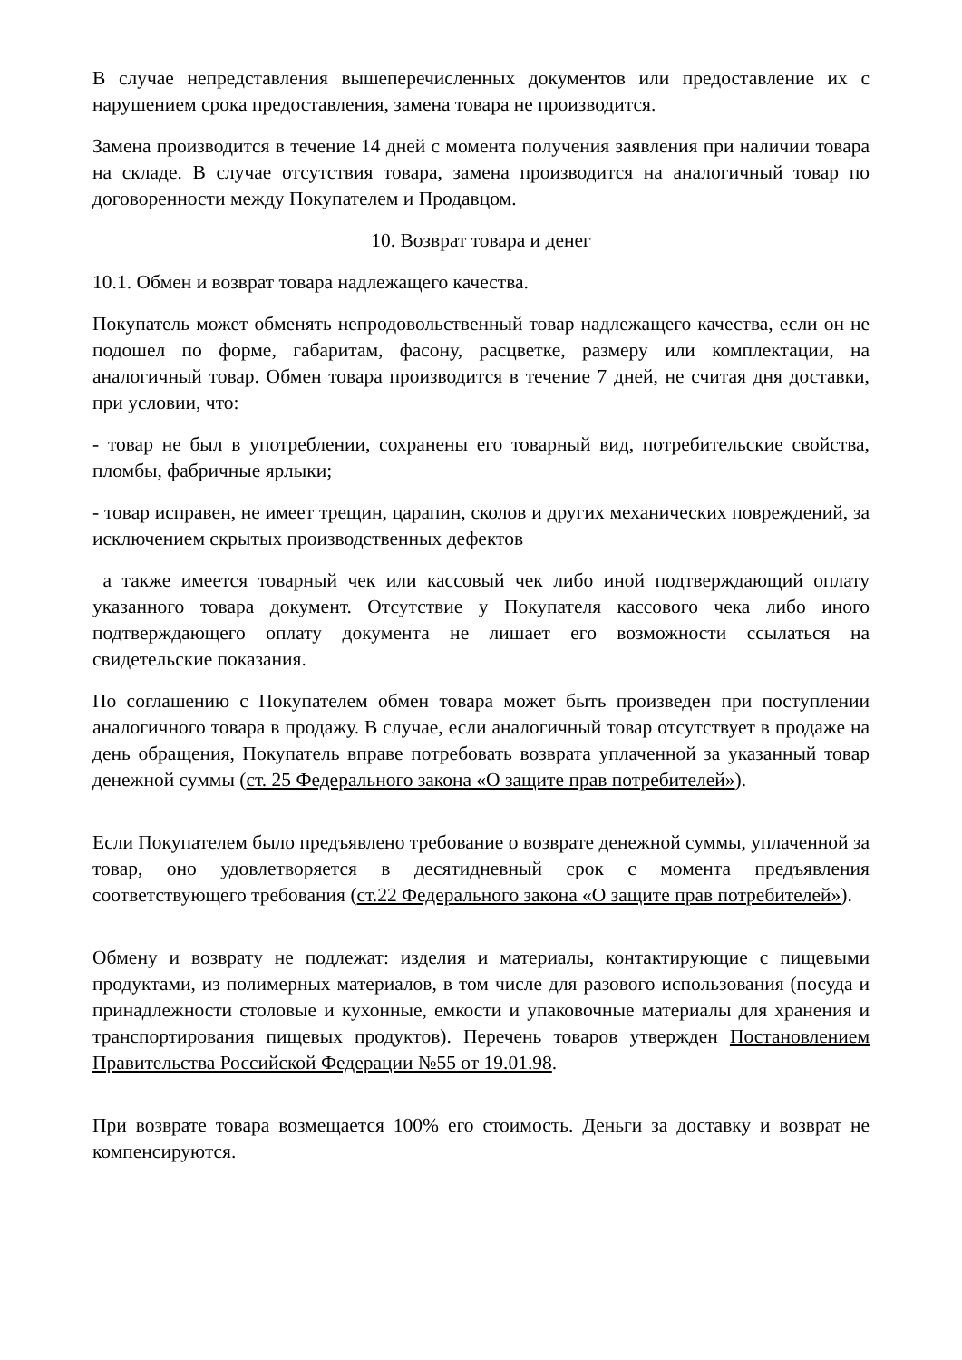В случае непредставления вышеперечисленных документов или предоставление их с нарушением срока предоставления, замена товара не производится.
Замена производится в течение 14 дней с момента получения заявления при наличии товара на складе. В случае отсутствия товара, замена производится на аналогичный товар по договоренности между Покупателем и Продавцом.
10. Возврат товара и денег
10.1. Обмен и возврат товара надлежащего качества.
Покупатель может обменять непродовольственный товар надлежащего качества, если он не подошел по форме, габаритам, фасону, расцветке, размеру или комплектации, на аналогичный товар. Обмен товара производится в течение 7 дней, не считая дня доставки, при условии, что:
- товар не был в употреблении, сохранены его товарный вид, потребительские свойства, пломбы, фабричные ярлыки;
- товар исправен, не имеет трещин, царапин, сколов и других механических повреждений, за исключением скрытых производственных дефектов
а также имеется товарный чек или кассовый чек либо иной подтверждающий оплату указанного товара документ. Отсутствие у Покупателя кассового чека либо иного подтверждающего оплату документа не лишает его возможности ссылаться на свидетельские показания.
По соглашению с Покупателем обмен товара может быть произведен при поступлении аналогичного товара в продажу. В случае, если аналогичный товар отсутствует в продаже на день обращения, Покупатель вправе потребовать возврата уплаченной за указанный товар денежной суммы (ст. 25 Федерального закона «О защите прав потребителей»).
Если Покупателем было предъявлено требование о возврате денежной суммы, уплаченной за товар, оно удовлетворяется в десятидневный срок с момента предъявления соответствующего требования (ст.22 Федерального закона «О защите прав потребителей»).
Обмену и возврату не подлежат: изделия и материалы, контактирующие с пищевыми продуктами, из полимерных материалов, в том числе для разового использования (посуда и принадлежности столовые и кухонные, емкости и упаковочные материалы для хранения и транспортирования пищевых продуктов). Перечень товаров утвержден Постановлением Правительства Российской Федерации №55 от 19.01.98.
При возврате товара возмещается 100% его стоимость. Деньги за доставку и возврат не компенсируются.